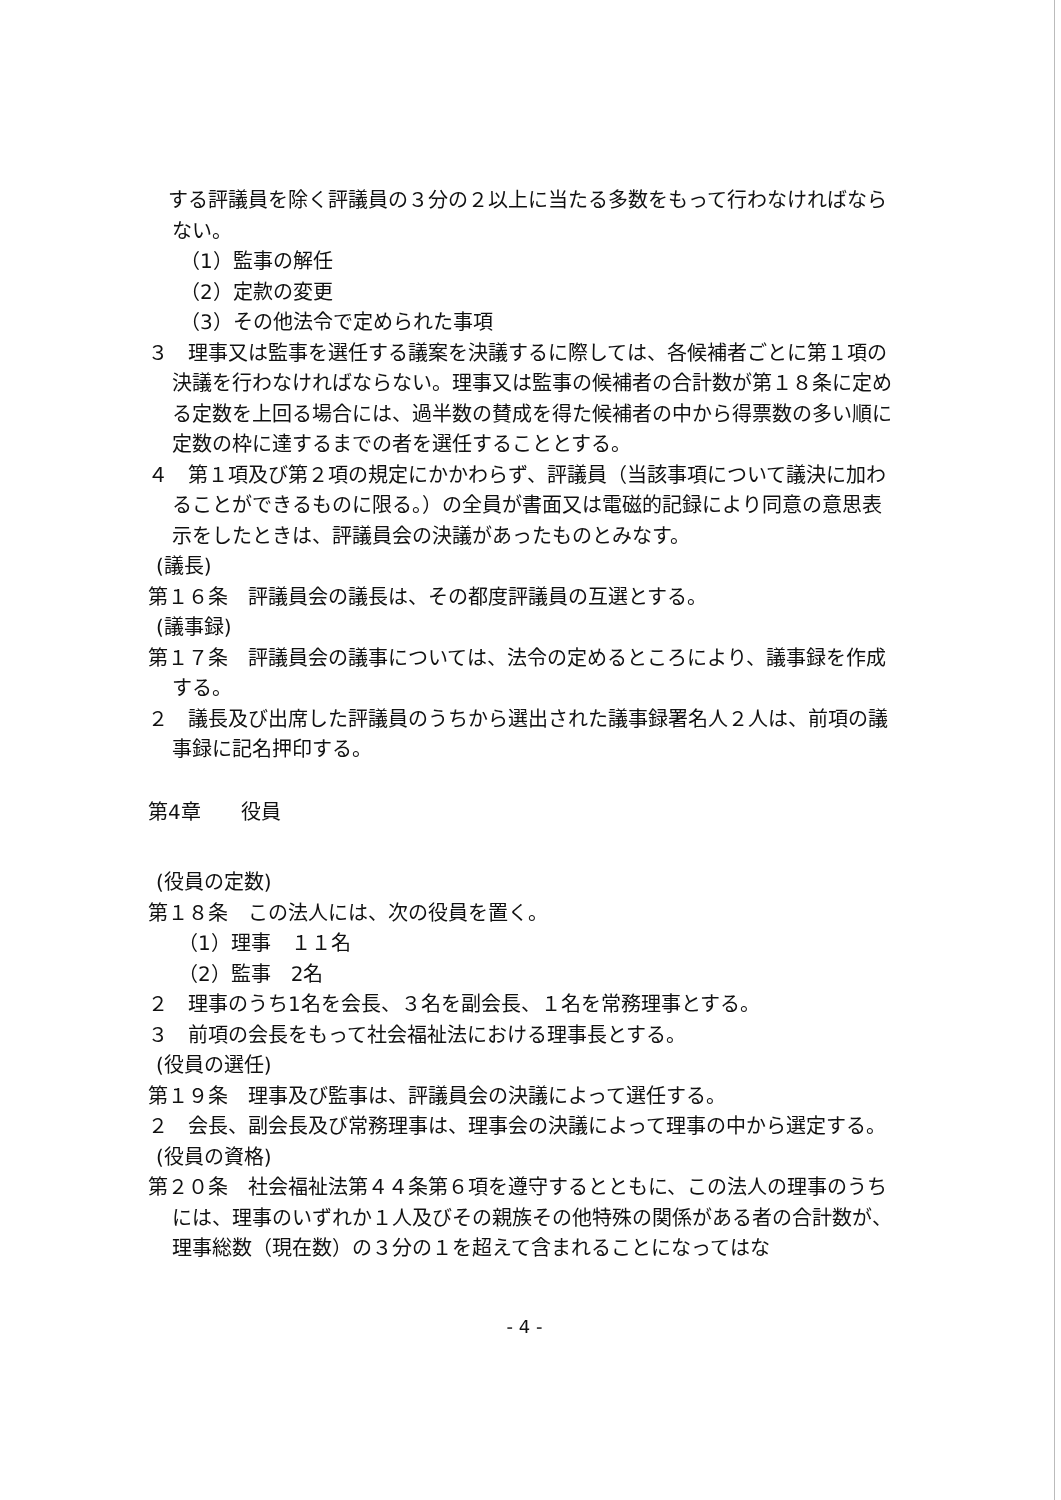する評議員を除く評議員の３分の２以上に当たる多数をもって行わなければならない。
（1）監事の解任
（2）定款の変更
（3）その他法令で定められた事項
３　理事又は監事を選任する議案を決議するに際しては、各候補者ごとに第１項の決議を行わなければならない。理事又は監事の候補者の合計数が第１８条に定める定数を上回る場合には、過半数の賛成を得た候補者の中から得票数の多い順に定数の枠に達するまでの者を選任することとする。
４　第１項及び第２項の規定にかかわらず、評議員（当該事項について議決に加わることができるものに限る。）の全員が書面又は電磁的記録により同意の意思表示をしたときは、評議員会の決議があったものとみなす。
(議長)
第１６条　評議員会の議長は、その都度評議員の互選とする。
(議事録)
第１７条　評議員会の議事については、法令の定めるところにより、議事録を作成する。
２　議長及び出席した評議員のうちから選出された議事録署名人２人は、前項の議事録に記名押印する。
第4章　　役員
(役員の定数)
第１８条　この法人には、次の役員を置く。
（1）理事　１１名
（2）監事　2名
２　理事のうち1名を会長、３名を副会長、１名を常務理事とする。
３　前項の会長をもって社会福祉法における理事長とする。
(役員の選任)
第１９条　理事及び監事は、評議員会の決議によって選任する。
２　会長、副会長及び常務理事は、理事会の決議によって理事の中から選定する。
(役員の資格)
第２０条　社会福祉法第４４条第６項を遵守するとともに、この法人の理事のうちには、理事のいずれか１人及びその親族その他特殊の関係がある者の合計数が、理事総数（現在数）の３分の１を超えて含まれることになってはな
- 4 -